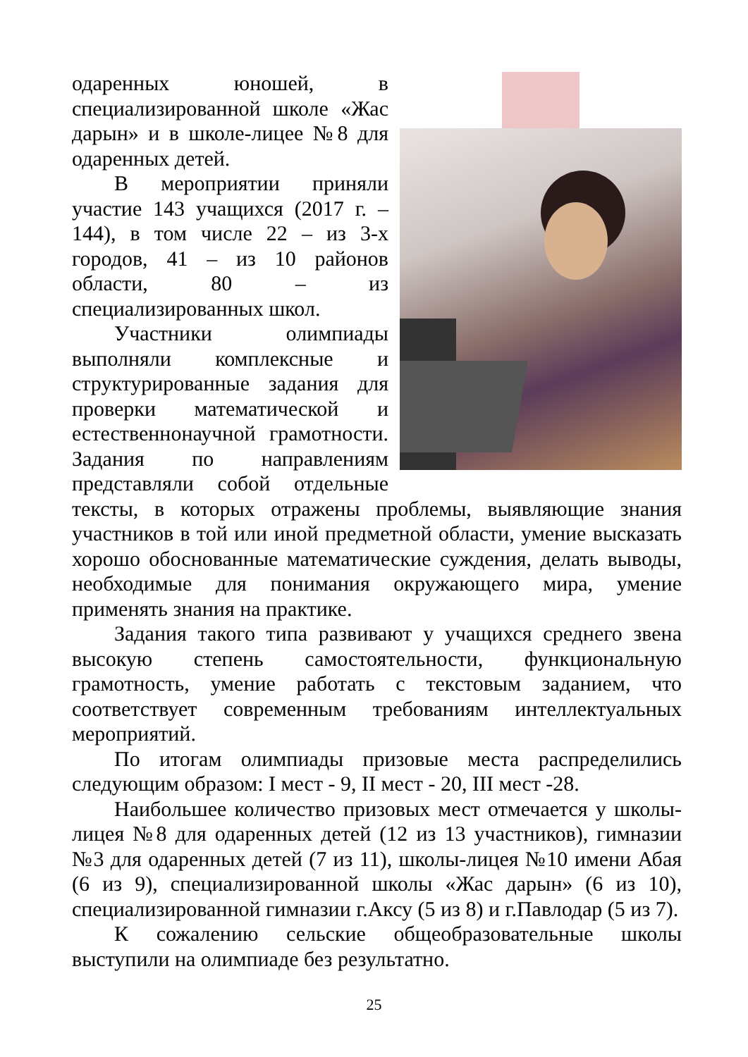одаренных юношей, в специализированной школе «Жас дарын» и в школе-лицее №8 для одаренных детей.
В мероприятии приняли участие 143 учащихся (2017 г. – 144), в том числе 22 – из 3-х городов, 41 – из 10 районов области, 80 – из специализированных школ.
Участники олимпиады выполняли комплексные и структурированные задания для проверки математической и естественнонаучной грамотности. Задания по направлениям представляли собой отдельные тексты, в которых отражены проблемы, выявляющие знания участников в той или иной предметной области, умение высказать хорошо обоснованные математические суждения, делать выводы, необходимые для понимания окружающего мира, умение применять знания на практике.
Задания такого типа развивают у учащихся среднего звена высокую степень самостоятельности, функциональную грамотность, умение работать с текстовым заданием, что соответствует современным требованиям интеллектуальных мероприятий.
По итогам олимпиады призовые места распределились следующим образом: I мест - 9, II мест - 20, III мест -28.
Наибольшее количество призовых мест отмечается у школы-лицея №8 для одаренных детей (12 из 13 участников), гимназии №3 для одаренных детей (7 из 11), школы-лицея №10 имени Абая (6 из 9), специализированной школы «Жас дарын» (6 из 10), специализированной гимназии г.Аксу (5 из 8) и г.Павлодар (5 из 7).
К сожалению сельские общеобразовательные школы выступили на олимпиаде без результатно.
25